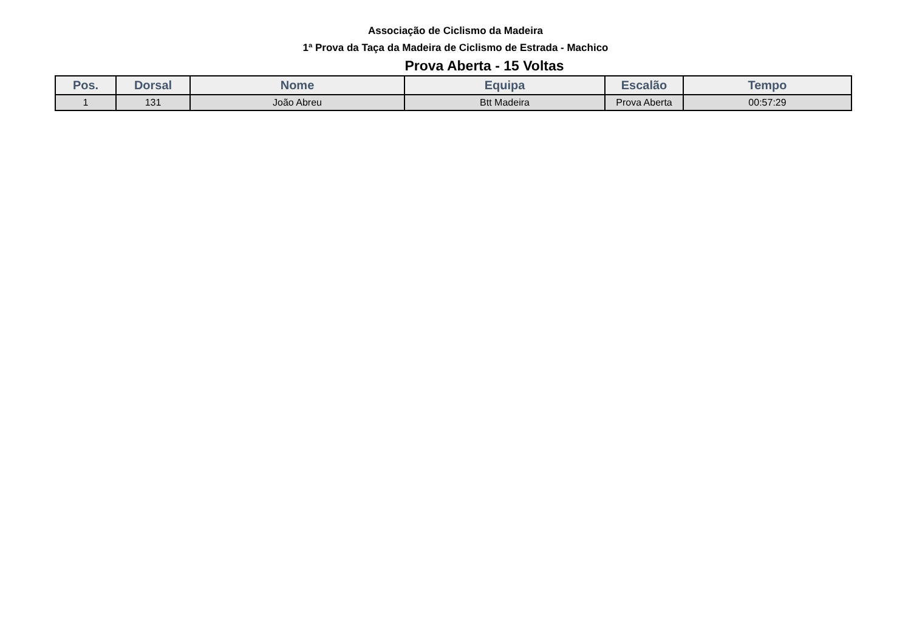Associação de Ciclismo da Madeira
1ª Prova da Taça da Madeira de Ciclismo de Estrada - Machico
Prova Aberta - 15 Voltas
| Pos. | Dorsal | Nome | Equipa | Escalão | Tempo |
| --- | --- | --- | --- | --- | --- |
| 1 | 131 | João Abreu | Btt Madeira | Prova Aberta | 00:57:29 |